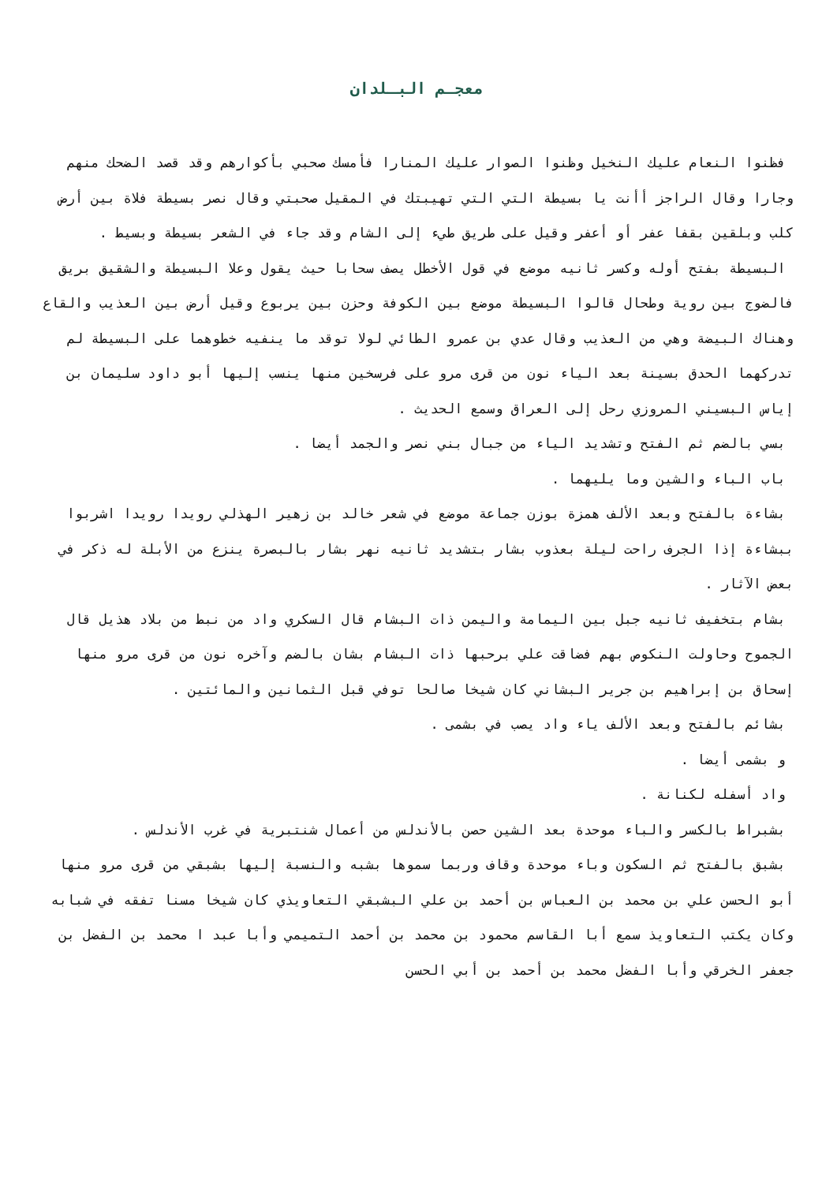معجـم البـلدان
فظنوا النعام عليك النخيل وظنوا الصوار عليك المنارا فأمسك صحبي بأكوارهم وقد قصد الضحك منهم وجارا وقال الراجز أأنت يا بسيطة التي التي تهيبتك في المقيل صحبتي وقال نصر بسيطة فلاة بين أرض كلب وبلقين بقفا عفر أو أعفر وقيل على طريق طيء إلى الشام وقد جاء في الشعر بسيطة وبسيط .
البسيطة بفتح أوله وكسر ثانيه موضع في قول الأخطل يصف سحابا حيث يقول وعلا البسيطة والشقيق بريق فالضوج بين روية وطحال قالوا البسيطة موضع بين الكوفة وحزن بين يربوع وقيل أرض بين العذيب والقاع وهناك البيضة وهي من العذيب وقال عدي بن عمرو الطائي لولا توقد ما ينفيه خطوهما على البسيطة لم تدركهما الحدق بسينة بعد الياء نون من قرى مرو على فرسخين منها ينسب إليها أبو داود سليمان بن إياس البسيني المروزي رحل إلى العراق وسمع الحديث .
بسي بالضم ثم الفتح وتشديد الياء من جبال بني نصر والجمد أيضا .
باب الباء والشين وما يليهما .
بشاءة بالفتح وبعد الألف همزة بوزن جماعة موضع في شعر خالد بن زهير الهذلي رويدا رويدا اشربوا ببشاءة إذا الجرف راحت ليلة بعذوب بشار بتشديد ثانيه نهر بشار بالبصرة ينزع من الأبلة له ذكر في بعض الآثار .
بشام بتخفيف ثانيه جبل بين اليمامة واليمن ذات البشام قال السكري واد من نبط من بلاد هذيل قال الجموح وحاولت النكوص بهم فضاقت علي برحبها ذات البشام بشان بالضم وآخره نون من قرى مرو منها إسحاق بن إبراهيم بن جرير البشاني كان شيخا صالحا توفي قبل الثمانين والمائتين .
بشائم بالفتح وبعد الألف ياء واد يصب في بشمى .
و بشمى أيضا .
واد أسفله لكنانة .
بشبراط بالكسر والباء موحدة بعد الشين حصن بالأندلس من أعمال شنتبرية في غرب الأندلس .
بشبق بالفتح ثم السكون وباء موحدة وقاف وربما سموها بشبه والنسبة إليها بشبقي من قرى مرو منها أبو الحسن علي بن محمد بن العباس بن أحمد بن علي البشبقي التعاويذي كان شيخا مسنا تفقه في شبابه وكان يكتب التعاويذ سمع أبا القاسم محمود بن محمد بن أحمد التميمي وأبا عبد ا محمد بن الفضل بن جعفر الخرقي وأبا الفضل محمد بن أحمد بن أبي الحسن